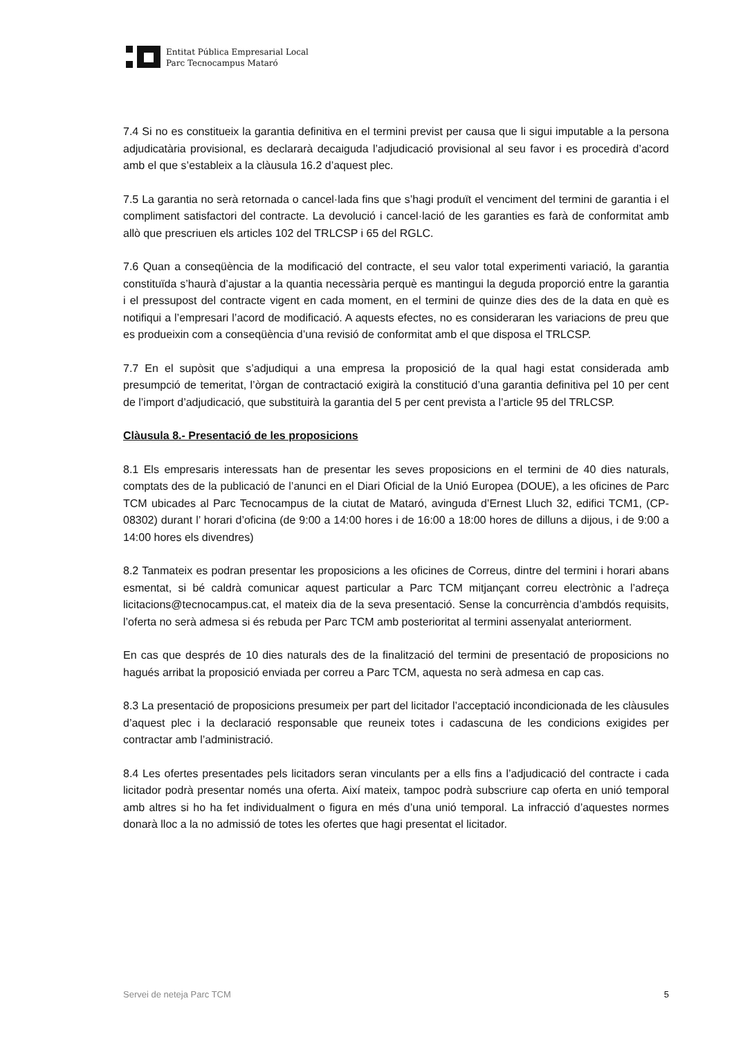Entitat Pública Empresarial Local
Parc Tecnocampus Mataró
7.4 Si no es constitueix la garantia definitiva en el termini previst per causa que li sigui imputable a la persona adjudicatària provisional, es declararà decaiguda l’adjudicació provisional al seu favor i es procedirà d’acord amb el que s’estableix a la clàusula 16.2 d’aquest plec.
7.5 La garantia no serà retornada o cancel·lada fins que s’hagi produït el venciment del termini de garantia i el compliment satisfactori del contracte. La devolució i cancel·lació de les garanties es farà de conformitat amb allò que prescriuen els articles 102 del TRLCSP i 65 del RGLC.
7.6 Quan a conseqüència de la modificació del contracte, el seu valor total experimenti variació, la garantia constituïda s’haurà d’ajustar a la quantia necessària perquè es mantingui la deguda proporció entre la garantia i el pressupost del contracte vigent en cada moment, en el termini de quinze dies des de la data en què es notifiqui a l’empresari l’acord de modificació. A aquests efectes, no es consideraran les variacions de preu que es produeixin com a conseqüència d’una revisió de conformitat amb el que disposa el TRLCSP.
7.7 En el supòsit que s’adjudiqui a una empresa la proposició de la qual hagi estat considerada amb presumpció de temeritat, l’òrgan de contractació exigirà la constitució d’una garantia definitiva pel 10 per cent de l’import d’adjudicació, que substituirà la garantia del 5 per cent prevista a l’article 95 del TRLCSP.
Clàusula 8.- Presentació de les proposicions
8.1 Els empresaris interessats han de presentar les seves proposicions en el termini de 40 dies naturals, comptats des de la publicació de l’anunci en el Diari Oficial de la Unió Europea (DOUE), a les oficines de Parc TCM ubicades al Parc Tecnocampus de la ciutat de Mataró, avinguda d’Ernest Lluch 32, edifici TCM1, (CP-08302) durant l’ horari d’oficina (de 9:00 a 14:00 hores i de 16:00 a 18:00 hores de dilluns a dijous, i de 9:00 a 14:00 hores els divendres)
8.2 Tanmateix es podran presentar les proposicions a les oficines de Correus, dintre del termini i horari abans esmentat, si bé caldrà comunicar aquest particular a Parc TCM mitjançant correu electrònic a l’adreça licitacions@tecnocampus.cat, el mateix dia de la seva presentació. Sense la concurrència d’ambdós requisits, l’oferta no serà admesa si és rebuda per Parc TCM amb posterioritat al termini assenyalat anteriorment.
En cas que després de 10 dies naturals des de la finalització del termini de presentació de proposicions no hagués arribat la proposició enviada per correu a Parc TCM, aquesta no serà admesa en cap cas.
8.3 La presentació de proposicions presumeix per part del licitador l’acceptació incondicionada de les clàusules d’aquest plec i la declaració responsable que reuneix totes i cadascuna de les condicions exigides per contractar amb l’administració.
8.4 Les ofertes presentades pels licitadors seran vinculants per a ells fins a l’adjudicació del contracte i cada licitador podrà presentar només una oferta. Així mateix, tampoc podrà subscriure cap oferta en unió temporal amb altres si ho ha fet individualment o figura en més d’una unió temporal. La infracció d’aquestes normes donarà lloc a la no admissió de totes les ofertes que hagi presentat el licitador.
Servei de neteja Parc TCM 5